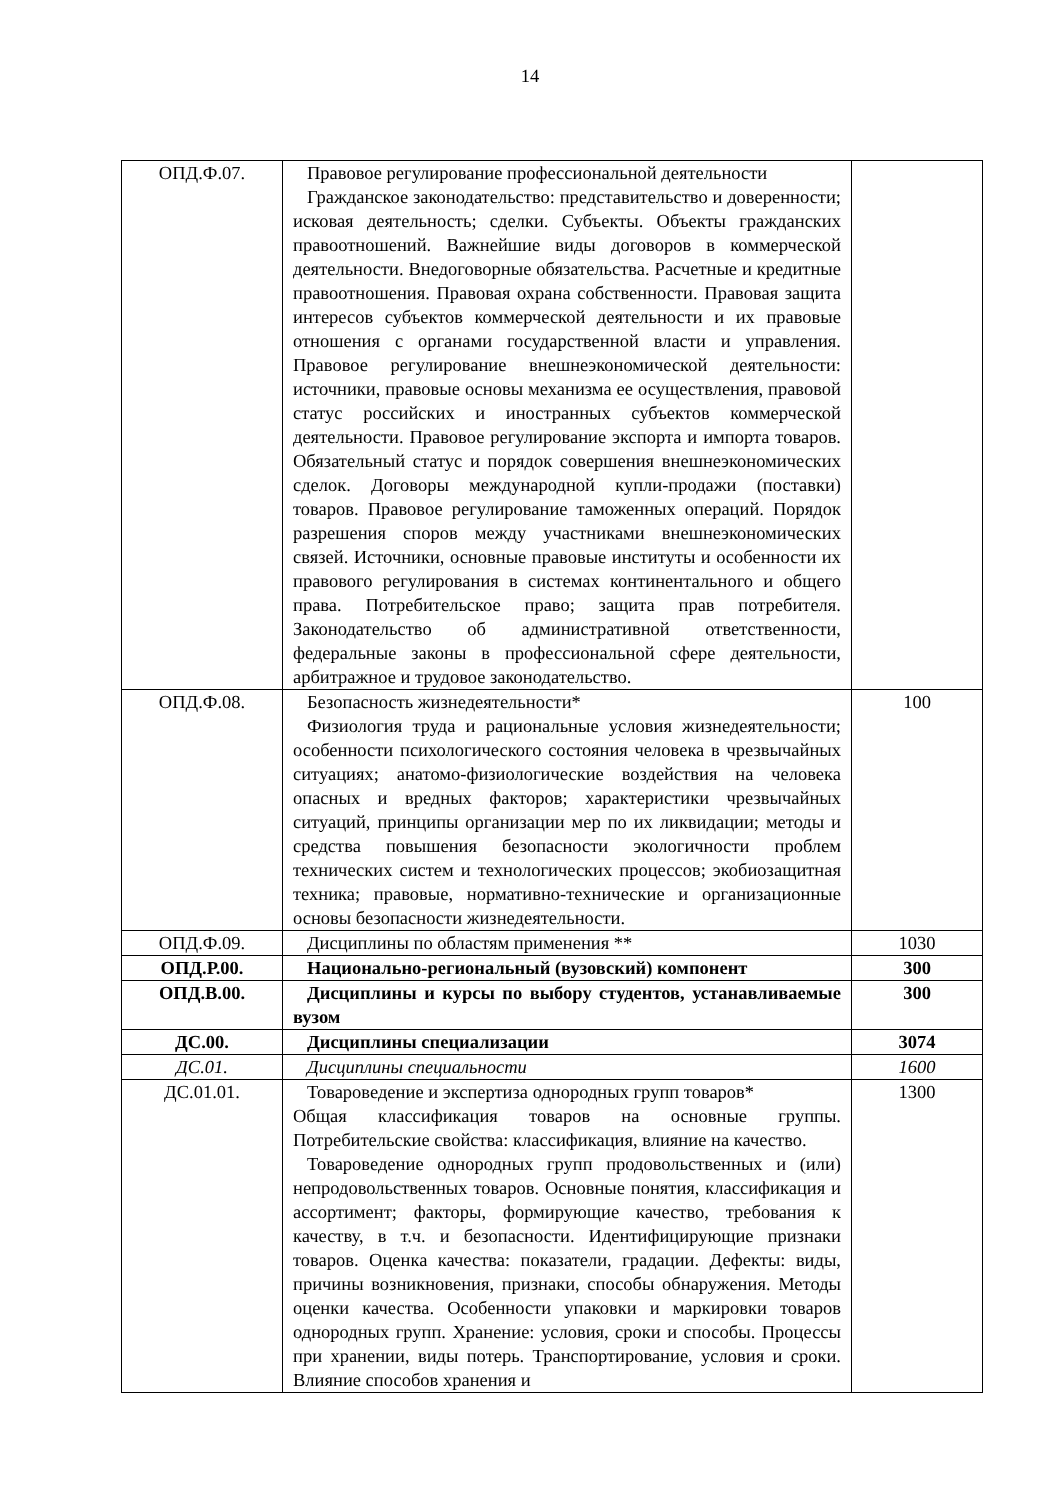14
| ОПД.Ф.07. | Правовое регулирование профессиональной деятельности Гражданское законодательство: представительство и доверенности; исковая деятельность; сделки. Субъекты. Объекты гражданских правоотношений. Важнейшие виды договоров в коммерческой деятельности. Внедоговорные обязательства. Расчетные и кредитные правоотношения. Правовая охрана собственности. Правовая защита интересов субъектов коммерческой деятельности и их правовые отношения с органами государственной власти и управления. Правовое регулирование внешнеэкономической деятельности: источники, правовые основы механизма ее осуществления, правовой статус российских и иностранных субъектов коммерческой деятельности. Правовое регулирование экспорта и импорта товаров. Обязательный статус и порядок совершения внешнеэкономических сделок. Договоры международной купли-продажи (поставки) товаров. Правовое регулирование таможенных операций. Порядок разрешения споров между участниками внешнеэкономических связей. Источники, основные правовые институты и особенности их правового регулирования в системах континентального и общего права. Потребительское право; защита прав потребителя. Законодательство об административной ответственности, федеральные законы в профессиональной сфере деятельности, арбитражное и трудовое законодательство. | |
| ОПД.Ф.08. | Безопасность жизнедеятельности* Физиология труда и рациональные условия жизнедеятельности; особенности психологического состояния человека в чрезвычайных ситуациях; анатомо-физиологические воздействия на человека опасных и вредных факторов; характеристики чрезвычайных ситуаций, принципы организации мер по их ликвидации; методы и средства повышения безопасности экологичности проблем технических систем и технологических процессов; экобиозащитная техника; правовые, нормативно-технические и организационные основы безопасности жизнедеятельности. | 100 |
| ОПД.Ф.09. | Дисциплины по областям применения ** | 1030 |
| ОПД.Р.00. | Национально-региональный (вузовский) компонент | 300 |
| ОПД.В.00. | Дисциплины и курсы по выбору студентов, устанавливаемые вузом | 300 |
| ДС.00. | Дисциплины специализации | 3074 |
| ДС.01. | Дисциплины специальности | 1600 |
| ДС.01.01. | Товароведение и экспертиза однородных групп товаров* Общая классификация товаров на основные группы. Потребительские свойства: классификация, влияние на качество. Товароведение однородных групп продовольственных и (или) непродовольственных товаров. Основные понятия, классификация и ассортимент; факторы, формирующие качество, требования к качеству, в т.ч. и безопасности. Идентифицирующие признаки товаров. Оценка качества: показатели, градации. Дефекты: виды, причины возникновения, признаки, способы обнаружения. Методы оценки качества. Особенности упаковки и маркировки товаров однородных групп. Хранение: условия, сроки и способы. Процессы при хранении, виды потерь. Транспортирование, условия и сроки. Влияние способов хранения и | 1300 |